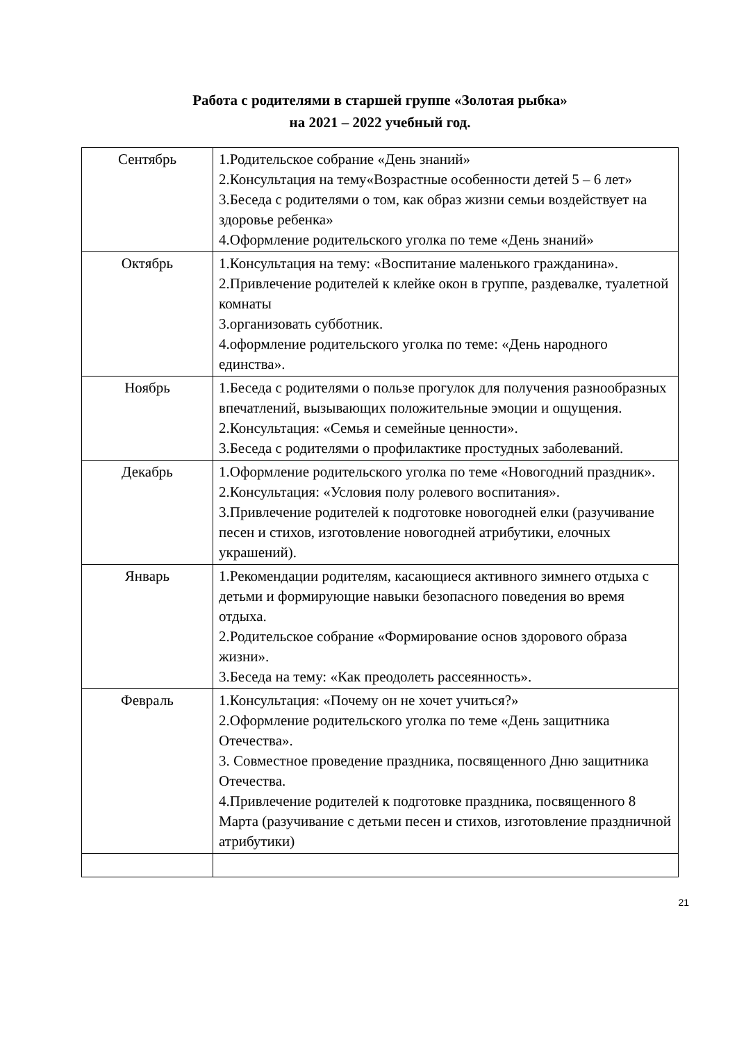Работа с родителями в старшей группе «Золотая рыбка»
на 2021 – 2022 учебный год.
| Сентябрь | 1.Родительское собрание «День знаний» 2.Консультация на тему«Возрастные особенности детей 5 – 6 лет» 3.Беседа с родителями о том, как образ жизни семьи воздействует на здоровье ребенка» 4.Оформление родительского уголка по теме «День знаний» |
| Октябрь | 1.Консультация на тему: «Воспитание маленького гражданина». 2.Привлечение родителей к клейке окон в группе, раздевалке, туалетной комнаты 3.организовать субботник. 4.оформление родительского уголка по теме: «День народного единства». |
| Ноябрь | 1.Беседа с родителями о пользе прогулок для получения разнообразных впечатлений, вызывающих положительные эмоции и ощущения. 2.Консультация: «Семья и семейные ценности». 3.Беседа с родителями о профилактике простудных заболеваний. |
| Декабрь | 1.Оформление родительского уголка по теме «Новогодний праздник». 2.Консультация: «Условия полу ролевого воспитания». 3.Привлечение родителей к подготовке новогодней елки (разучивание песен и стихов, изготовление новогодней атрибутики, елочных украшений). |
| Январь | 1.Рекомендации родителям, касающиеся активного зимнего отдыха с детьми и формирующие навыки безопасного поведения во время отдыха. 2.Родительское собрание «Формирование основ здорового образа жизни». 3.Беседа на тему: «Как преодолеть рассеянность». |
| Февраль | 1.Консультация: «Почему он не хочет учиться?» 2.Оформление родительского уголка по теме «День защитника Отечества». 3. Совместное проведение праздника, посвященного Дню защитника Отечества. 4.Привлечение родителей к подготовке праздника, посвященного 8 Марта (разучивание с детьми песен и стихов, изготовление праздничной атрибутики) |
21